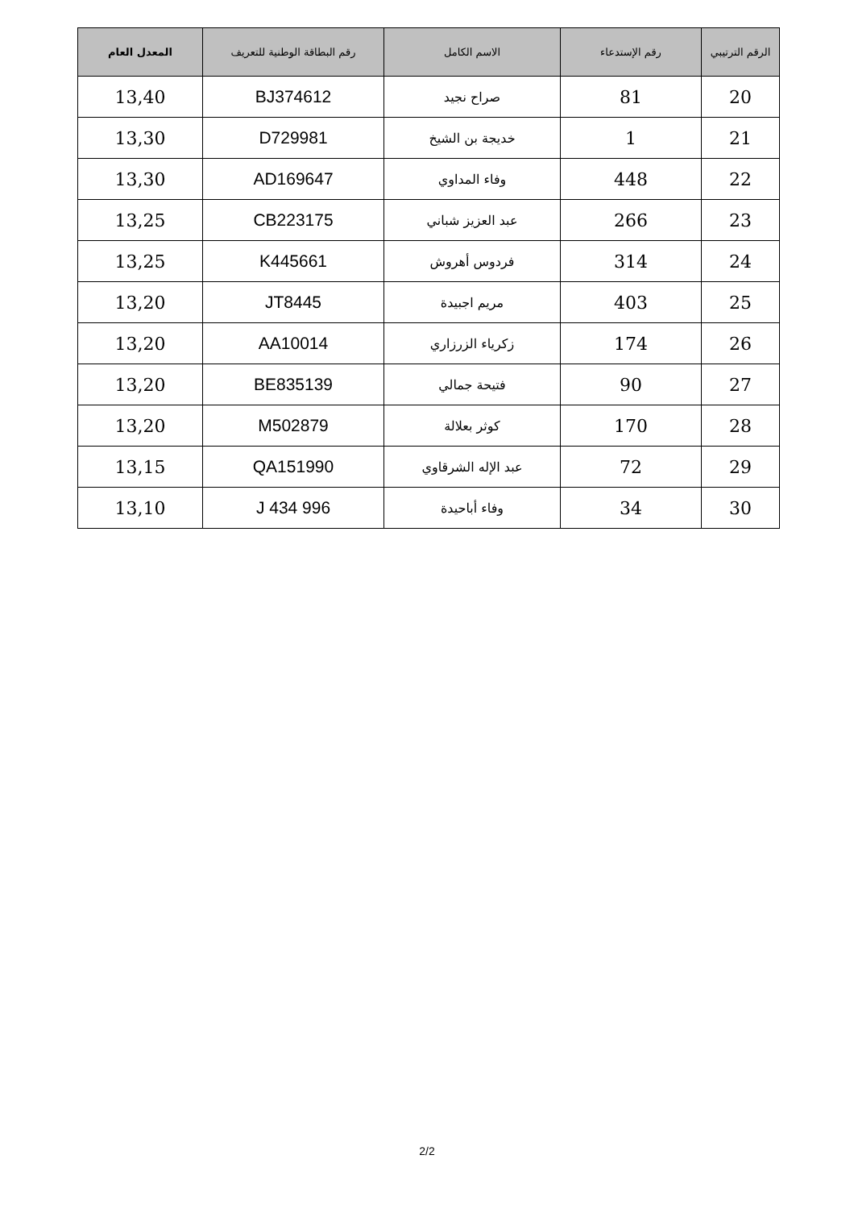| الرقم الترتيبي | رقم الإستدعاء | الاسم الكامل | رقم البطاقة الوطنية للتعريف | المعدل العام |
| --- | --- | --- | --- | --- |
| 20 | 81 | صراح نجيد | BJ374612 | 13,40 |
| 21 | 1 | خديجة بن الشيخ | D729981 | 13,30 |
| 22 | 448 | وفاء المداوي | AD169647 | 13,30 |
| 23 | 266 | عبد العزيز شباني | CB223175 | 13,25 |
| 24 | 314 | فردوس أهروش | K445661 | 13,25 |
| 25 | 403 | مريم اجبيدة | JT8445 | 13,20 |
| 26 | 174 | زكرياء الزرزاري | AA10014 | 13,20 |
| 27 | 90 | فتيحة جمالي | BE835139 | 13,20 |
| 28 | 170 | كوثر بعلالة | M502879 | 13,20 |
| 29 | 72 | عبد الإله الشرقاوي | QA151990 | 13,15 |
| 30 | 34 | وفاء أباحيدة | J 434 996 | 13,10 |
2/2